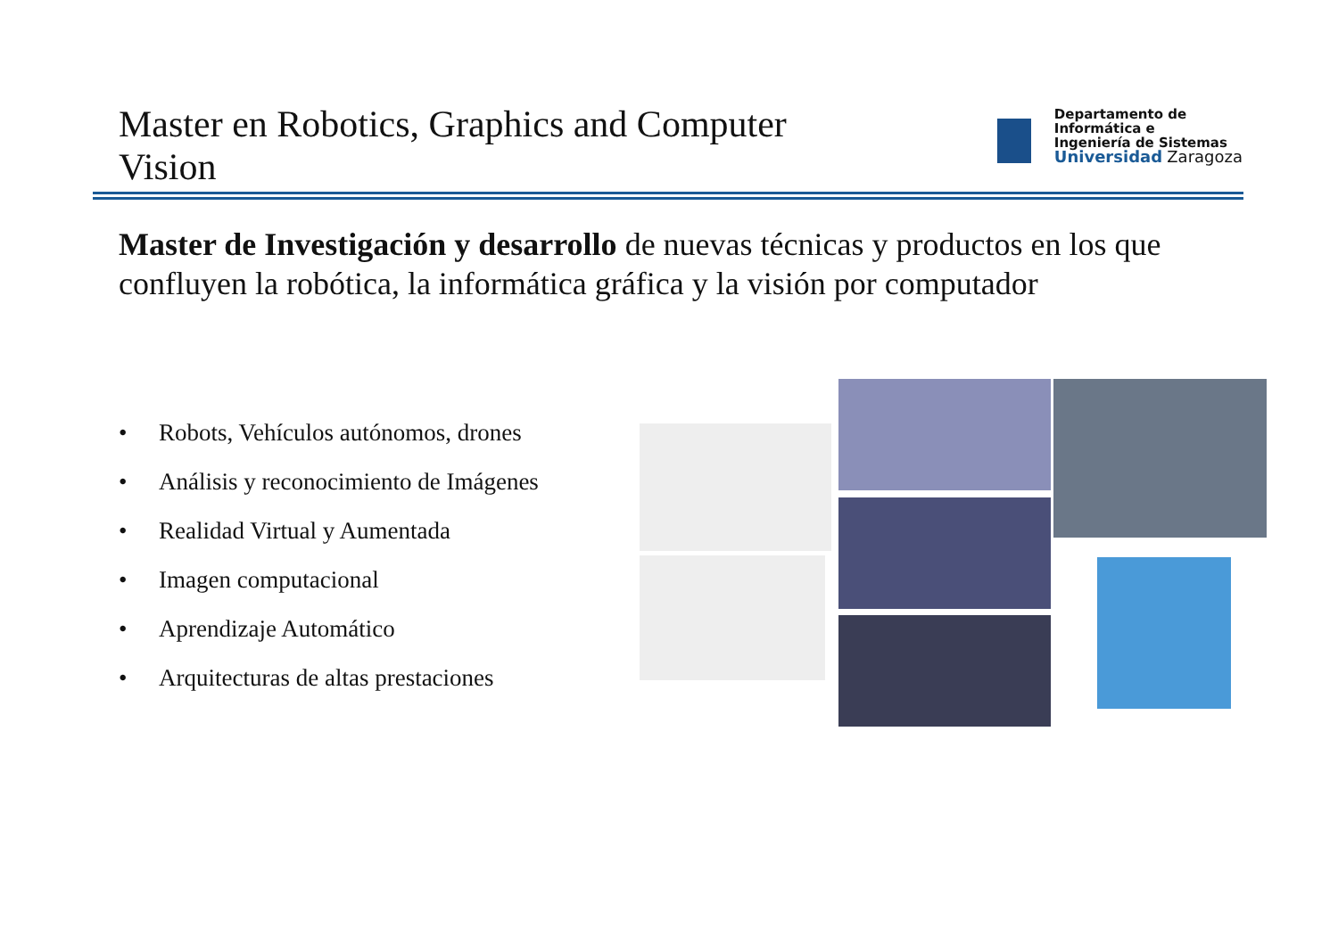Master en Robotics, Graphics and Computer Vision
Departamento de
Informática e
Ingeniería de Sistemas
Universidad Zaragoza
Master de Investigación y desarrollo de nuevas técnicas y productos en los que confluyen la robótica, la informática gráfica y la visión por computador
• Robots, Vehículos autónomos, drones
• Análisis y reconocimiento de Imágenes
• Realidad Virtual y Aumentada
• Imagen computacional
• Aprendizaje Automático
• Arquitecturas de altas prestaciones